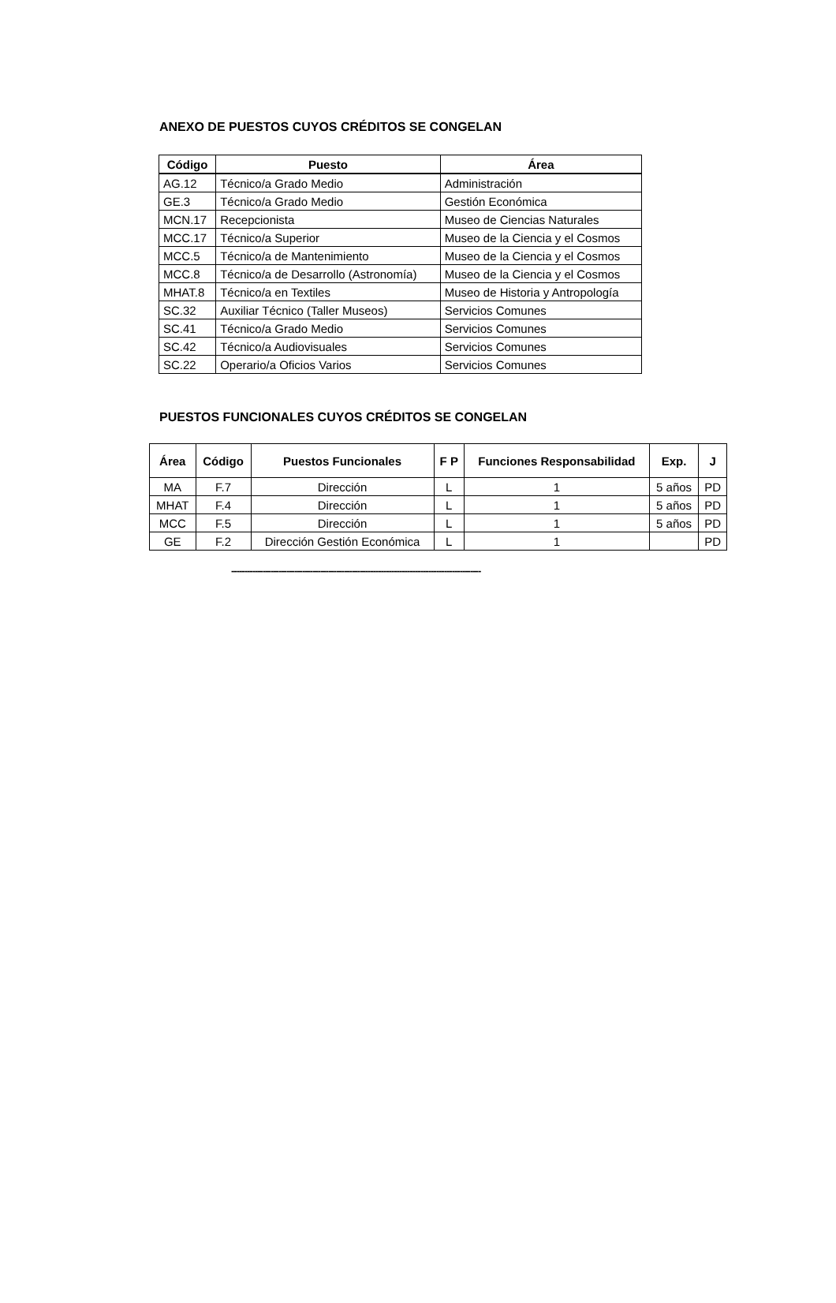ANEXO DE PUESTOS CUYOS CRÉDITOS SE CONGELAN
| Código | Puesto | Área |
| --- | --- | --- |
| AG.12 | Técnico/a Grado Medio | Administración |
| GE.3 | Técnico/a Grado Medio | Gestión Económica |
| MCN.17 | Recepcionista | Museo de Ciencias Naturales |
| MCC.17 | Técnico/a Superior | Museo de la Ciencia y el Cosmos |
| MCC.5 | Técnico/a de Mantenimiento | Museo de la Ciencia y el Cosmos |
| MCC.8 | Técnico/a de Desarrollo (Astronomía) | Museo de la Ciencia y el Cosmos |
| MHAT.8 | Técnico/a en Textiles | Museo de Historia y Antropología |
| SC.32 | Auxiliar Técnico (Taller Museos) | Servicios Comunes |
| SC.41 | Técnico/a Grado Medio | Servicios Comunes |
| SC.42 | Técnico/a Audiovisuales | Servicios Comunes |
| SC.22 | Operario/a Oficios Varios | Servicios Comunes |
PUESTOS FUNCIONALES CUYOS CRÉDITOS SE CONGELAN
| Área | Código | Puestos Funcionales | F P | Funciones Responsabilidad | Exp. | J |
| --- | --- | --- | --- | --- | --- | --- |
| MA | F.7 | Dirección | L | 1 | 5 años | PD |
| MHAT | F.4 | Dirección | L | 1 | 5 años | PD |
| MCC | F.5 | Dirección | L | 1 | 5 años | PD |
| GE | F.2 | Dirección Gestión Económica | L | 1 | | PD |
-----------------------------------------------------------------------------------------------